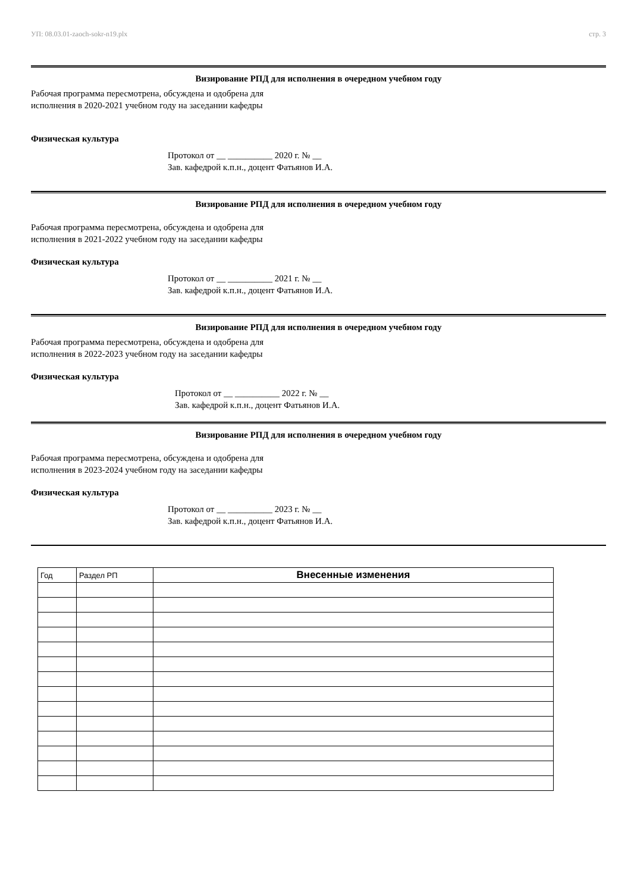УП: 08.03.01-zaoch-sokr-n19.plx стр. 3
Визирование РПД для исполнения в очередном учебном году
Рабочая программа пересмотрена, обсуждена и одобрена для
исполнения в 2020-2021 учебном году на заседании кафедры
Физическая культура
Протокол от __ __________ 2020 г. № __
Зав. кафедрой к.п.н., доцент Фатьянов И.А.
Визирование РПД для исполнения в очередном учебном году
Рабочая программа пересмотрена, обсуждена и одобрена для
исполнения в 2021-2022 учебном году на заседании кафедры
Физическая культура
Протокол от __ __________ 2021 г. № __
Зав. кафедрой к.п.н., доцент Фатьянов И.А.
Визирование РПД для исполнения в очередном учебном году
Рабочая программа пересмотрена, обсуждена и одобрена для
исполнения в 2022-2023 учебном году на заседании кафедры
Физическая культура
Протокол от __ __________ 2022 г. № __
Зав. кафедрой к.п.н., доцент Фатьянов И.А.
Визирование РПД для исполнения в очередном учебном году
Рабочая программа пересмотрена, обсуждена и одобрена для
исполнения в 2023-2024 учебном году на заседании кафедры
Физическая культура
Протокол от __ __________ 2023 г. № __
Зав. кафедрой к.п.н., доцент Фатьянов И.А.
| Год | Раздел РП | Внесенные изменения |
| --- | --- | --- |